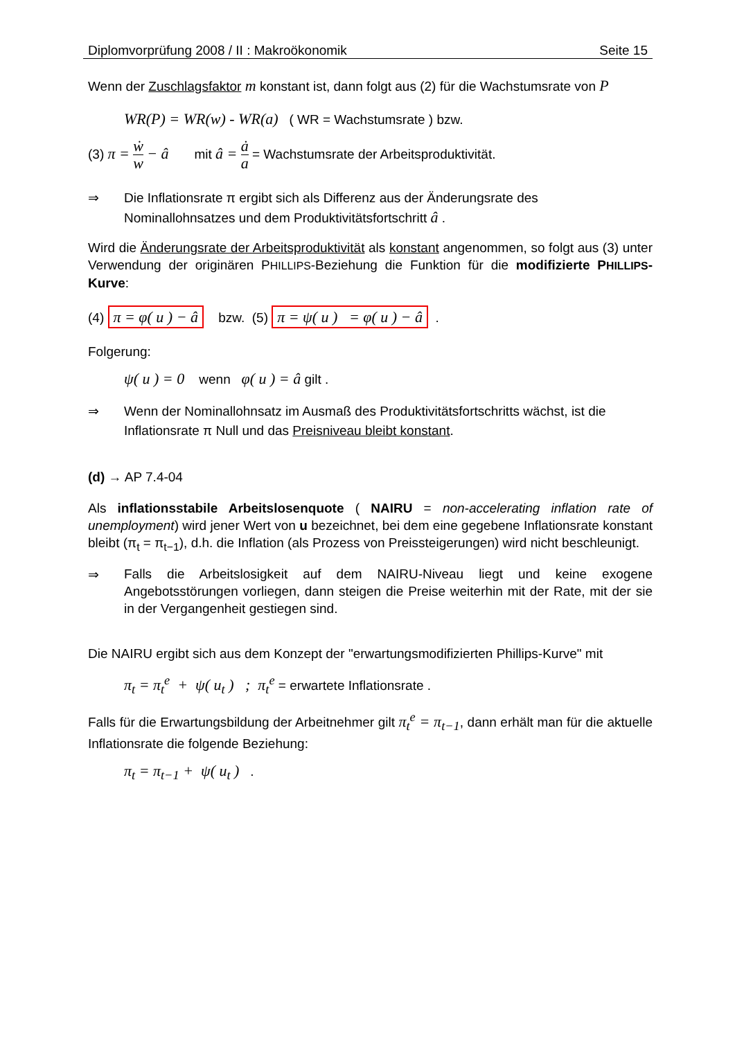Diplomvorprüfung 2008 / II : Makroökonomik Seite 15
Wenn der Zuschlagsfaktor m konstant ist, dann folgt aus (2) für die Wachstumsrate von P
WR(P) = WR(w) - WR(a) ( WR = Wachstumsrate ) bzw.
(3) π = ẇ w − â mit â = ȧ a = Wachstumsrate der Arbeitsproduktivität.
⇒ Die Inflationsrate π ergibt sich als Differenz aus der Änderungsrate des Nominallohnsatzes und dem Produktivitätsfortschritt â .
Wird die Änderungsrate der Arbeitsproduktivität als konstant angenommen, so folgt aus (3) unter Verwendung der originären PHILLIPS-Beziehung die Funktion für die modifizierte PHILLIPS-Kurve:
(4) π = φ( u ) − â bzw. (5) π = ψ( u ) = φ( u ) − â .
Folgerung:
ψ( u ) = 0 wenn φ( u ) = â gilt .
⇒ Wenn der Nominallohnsatz im Ausmaß des Produktivitätsfortschritts wächst, ist die Inflationsrate π Null und das Preisniveau bleibt konstant.
(d) → AP 7.4-04
Als inflationsstabile Arbeitslosenquote ( NAIRU = non-accelerating inflation rate of unemployment) wird jener Wert von u bezeichnet, bei dem eine gegebene Inflationsrate konstant bleibt (π<sub>t</sub> = π<sub>t−1</sub>), d.h. die Inflation (als Prozess von Preissteigerungen) wird nicht beschleunigt.
⇒ Falls die Arbeitslosigkeit auf dem NAIRU-Niveau liegt und keine exogene Angebotsstörungen vorliegen, dann steigen die Preise weiterhin mit der Rate, mit der sie in der Vergangenheit gestiegen sind.
Die NAIRU ergibt sich aus dem Konzept der "erwartungsmodifizierten Phillips-Kurve" mit
π<sub>t</sub> = π<sub>t</sub><sup>e</sup> + ψ( u<sub>t</sub> ) ; π<sub>t</sub><sup>e</sup> = erwartete Inflationsrate .
Falls für die Erwartungsbildung der Arbeitnehmer gilt π<sub>t</sub><sup>e</sup> = π<sub>t−1</sub>, dann erhält man für die aktuelle Inflationsrate die folgende Beziehung:
π<sub>t</sub> = π<sub>t−1</sub> + ψ( u<sub>t</sub> ) .